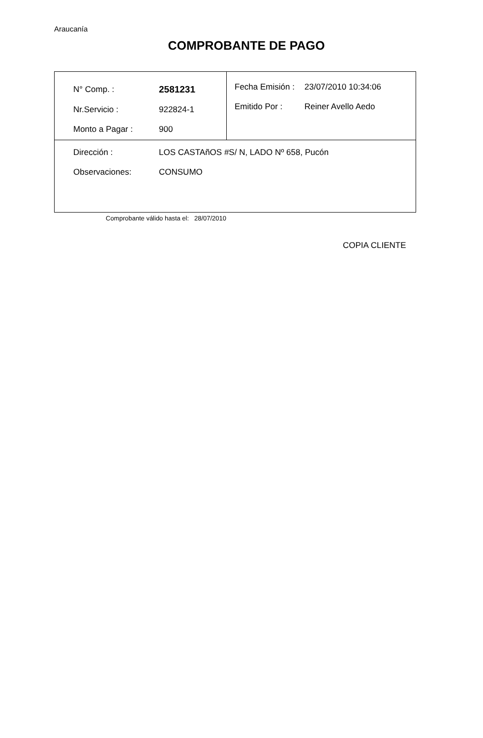Araucanía
COMPROBANTE DE PAGO
| / N° Comp. : / 2581231 / / Nr.Servicio : / 922824-1 / / Monto a Pagar : / 900 / | / Fecha Emisión : / 23/07/2010 10:34:06 / / Emitido Por : / Reiner Avello Aedo / |
| / Dirección : / LOS CASTAñOS #S/ N, LADO Nº 658, Pucón / / Observaciones: / CONSUMO / | |
Comprobante válido hasta el: 28/07/2010
COPIA CLIENTE